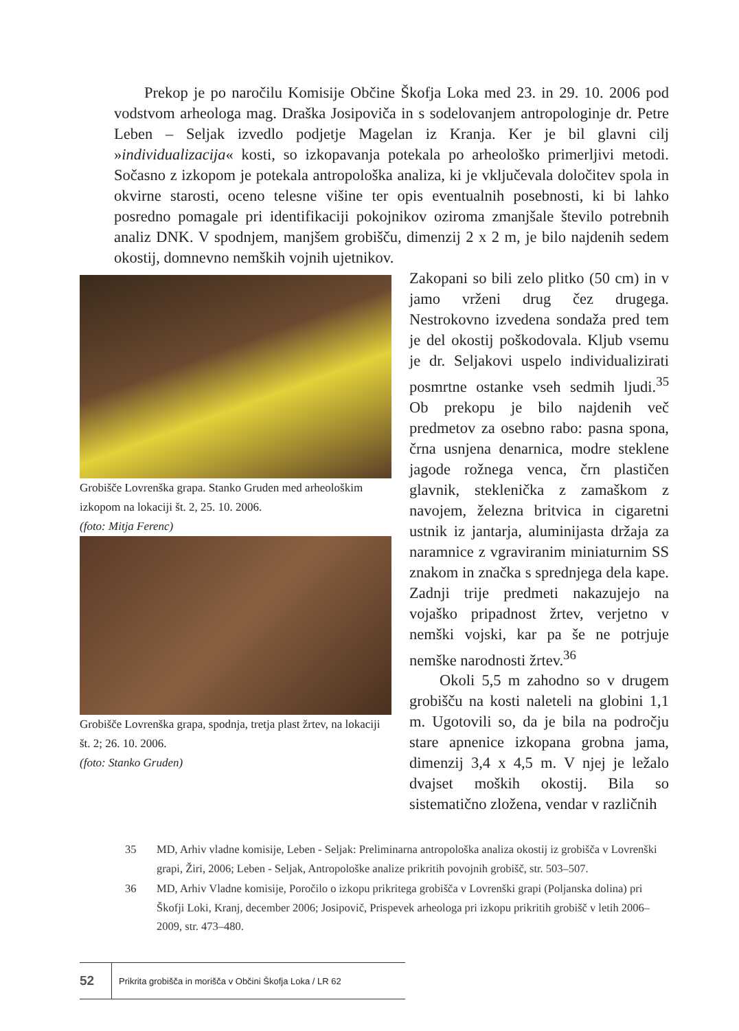Prekop je po naročilu Komisije Občine Škofja Loka med 23. in 29. 10. 2006 pod vodstvom arheologa mag. Draška Josipoviča in s sodelovanjem antropologinje dr. Petre Leben – Seljak izvedlo podjetje Magelan iz Kranja. Ker je bil glavni cilj »individualizacija« kosti, so izkopavanja potekala po arheološko primerljivi metodi. Sočasno z izkopom je potekala antropološka analiza, ki je vključevala določitev spola in okvirne starosti, oceno telesne višine ter opis eventualnih posebnosti, ki bi lahko posredno pomagale pri identifikaciji pokojnikov oziroma zmanjšale število potrebnih analiz DNK. V spodnjem, manjšem grobišču, dimenzij 2 x 2 m, je bilo najdenih sedem okostij, domnevno nemških vojnih ujetnikov.
Grobišče Lovrenška grapa. Stanko Gruden med arheološkim izkopom na lokaciji št. 2, 25. 10. 2006.
(foto: Mitja Ferenc)
Grobišče Lovrenška grapa, spodnja, tretja plast žrtev, na lokaciji št. 2; 26. 10. 2006.
(foto: Stanko Gruden)
Zakopani so bili zelo plitko (50 cm) in v jamo vrženi drug čez drugega. Nestrokovno izvedena sondaža pred tem je del okostij poškodovala. Kljub vsemu je dr. Seljakovi uspelo individualizirati posmrtne ostanke vseh sedmih ljudi.<sup>35</sup> Ob prekopu je bilo najdenih več predmetov za osebno rabo: pasna spona, črna usnjena denarnica, modre steklene jagode rožnega venca, črn plastičen glavnik, stekleničkа z zamaškom z navojem, železna britvica in cigaretni ustnik iz jantarja, aluminijasta držaja za naramnice z vgraviranim miniaturnim SS znakom in značka s sprednjega dela kape. Zadnji trije predmeti nakazujejo na vojaško pripadnost žrtev, verjetno v nemški vojski, kar pa še ne potrjuje nemške narodnosti žrtev.<sup>36</sup>
Okoli 5,5 m zahodno so v drugem grobišču na kosti naleteli na globini 1,1 m. Ugotovili so, da je bila na področju stare apnenice izkopana grobna jama, dimenzij 3,4 x 4,5 m. V njej je ležalo dvajset moških okostij. Bila so sistematično zložena, vendar v različnih
35 MD, Arhiv vladne komisije, Leben - Seljak: Preliminarna antropološka analiza okostij iz grobišča v Lovrenški grapi, Žiri, 2006; Leben - Seljak, Antropološke analize prikritih povojnih grobišč, str. 503–507.
36 MD, Arhiv Vladne komisije, Poročilo o izkopu prikritega grobišča v Lovrenški grapi (Poljanska dolina) pri Škofji Loki, Kranj, december 2006; Josipovič, Prispevek arheologa pri izkopu prikritih grobišč v letih 2006–2009, str. 473–480.
52 Prikrita grobišča in morišča v Občini Škofja Loka / LR 62